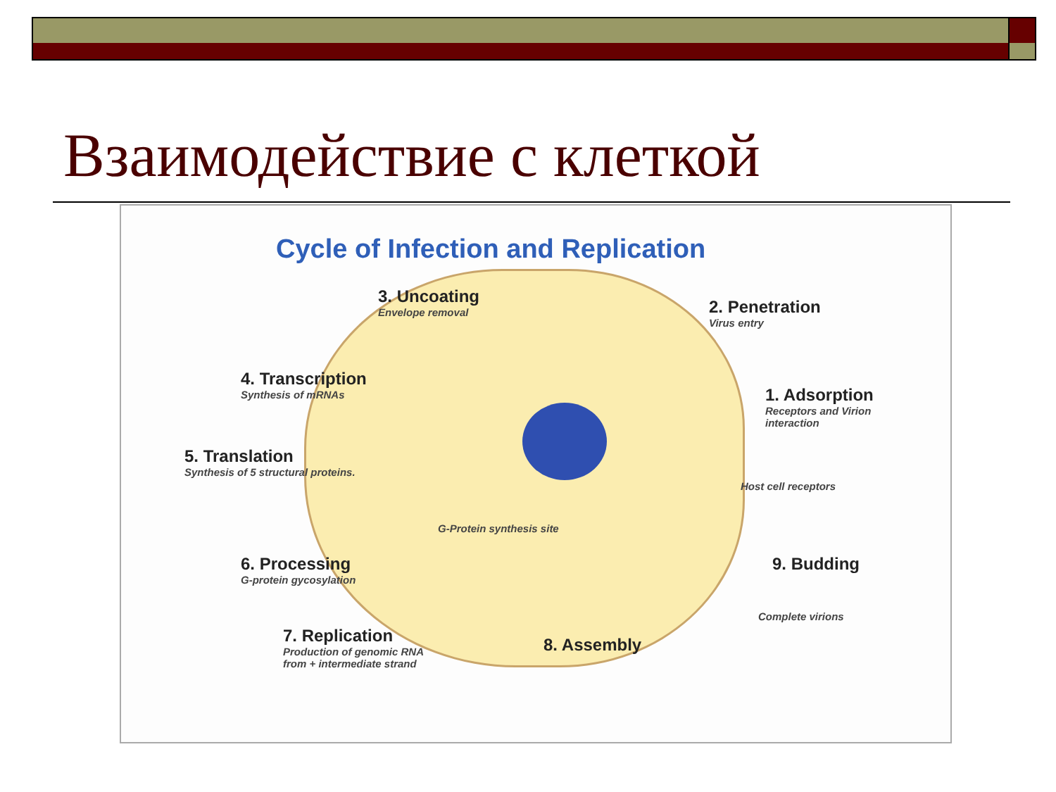Взаимодействие с клеткой
Cycle of Infection and Replication
3. Uncoating
Envelope removal
2. Penetration
Virus entry
4. Transcription
Synthesis of mRNAs
1. Adsorption
Receptors and Virion
interaction
5. Translation
Synthesis of 5 structural proteins.
Host cell receptors
G-Protein synthesis site
6. Processing
G-protein gycosylation
9. Budding
Complete virions
7. Replication
Production of genomic RNA
from + intermediate strand
8. Assembly